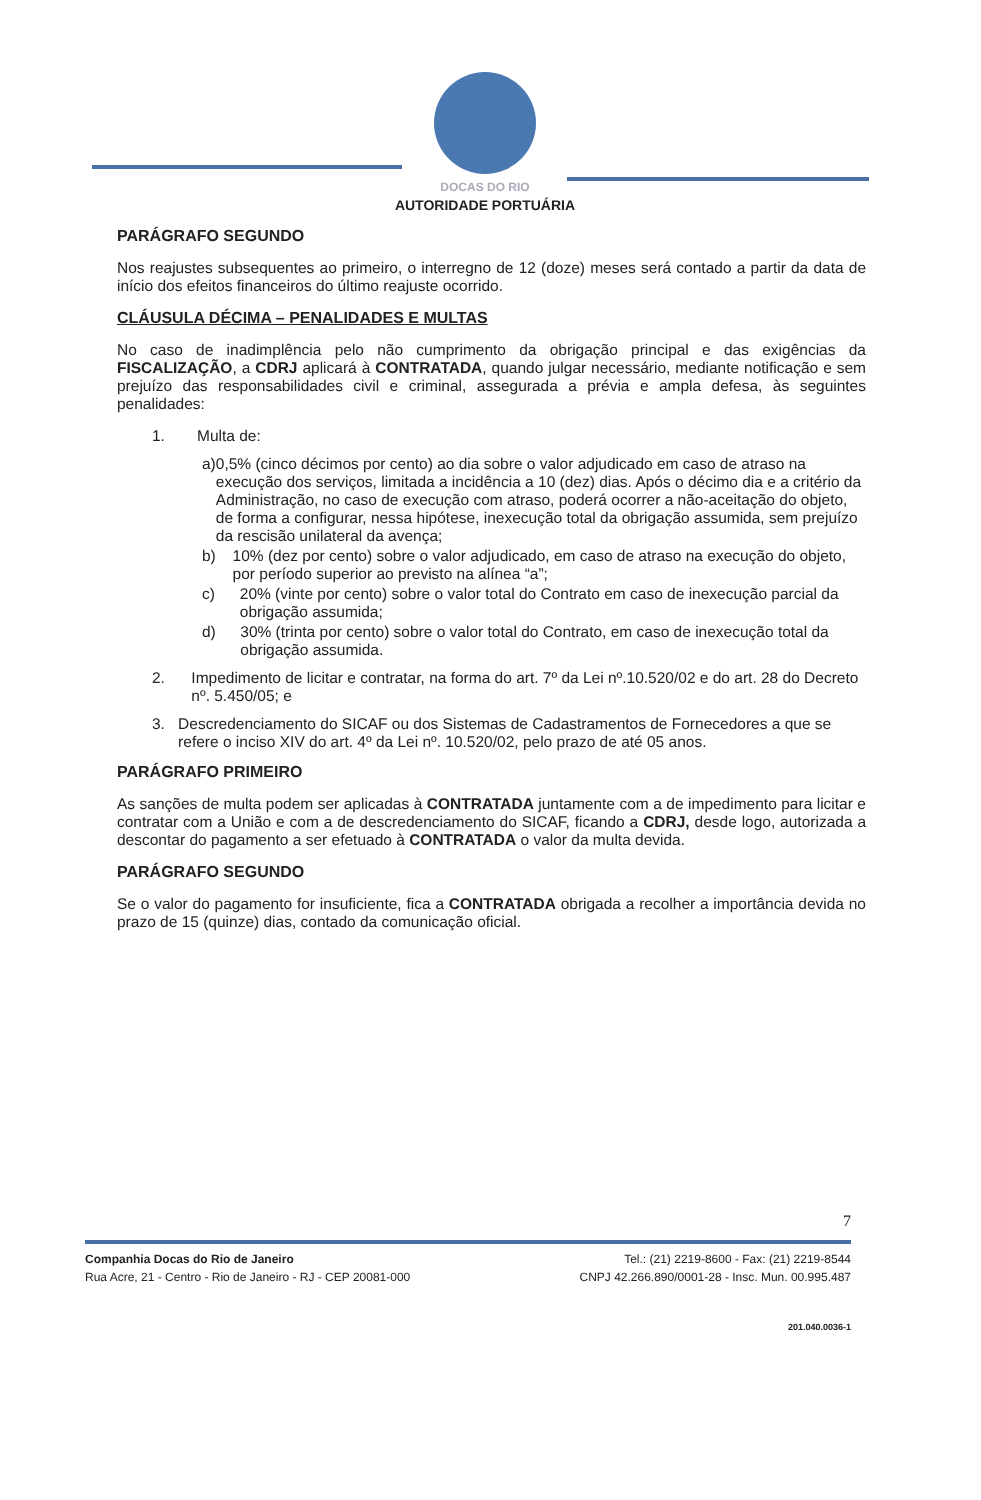DOCAS DO RIO
AUTORIDADE PORTUÁRIA
PARÁGRAFO SEGUNDO
Nos reajustes subsequentes ao primeiro, o interregno de 12 (doze) meses será contado a partir da data de início dos efeitos financeiros do último reajuste ocorrido.
CLÁUSULA DÉCIMA – PENALIDADES E MULTAS
No caso de inadimplência pelo não cumprimento da obrigação principal e das exigências da FISCALIZAÇÃO, a CDRJ aplicará à CONTRATADA, quando julgar necessário, mediante notificação e sem prejuízo das responsabilidades civil e criminal, assegurada a prévia e ampla defesa, às seguintes penalidades:
1. Multa de:
a) 0,5% (cinco décimos por cento) ao dia sobre o valor adjudicado em caso de atraso na execução dos serviços, limitada a incidência a 10 (dez) dias. Após o décimo dia e a critério da Administração, no caso de execução com atraso, poderá ocorrer a não-aceitação do objeto, de forma a configurar, nessa hipótese, inexecução total da obrigação assumida, sem prejuízo da rescisão unilateral da avença;
b) 10% (dez por cento) sobre o valor adjudicado, em caso de atraso na execução do objeto, por período superior ao previsto na alínea “a”;
c) 20% (vinte por cento) sobre o valor total do Contrato em caso de inexecução parcial da obrigação assumida;
d) 30% (trinta por cento) sobre o valor total do Contrato, em caso de inexecução total da obrigação assumida.
2. Impedimento de licitar e contratar, na forma do art. 7º da Lei nº.10.520/02 e do art. 28 do Decreto nº. 5.450/05; e
3. Descredenciamento do SICAF ou dos Sistemas de Cadastramentos de Fornecedores a que se refere o inciso XIV do art. 4º da Lei nº. 10.520/02, pelo prazo de até 05 anos.
PARÁGRAFO PRIMEIRO
As sanções de multa podem ser aplicadas à CONTRATADA juntamente com a de impedimento para licitar e contratar com a União e com a de descredenciamento do SICAF, ficando a CDRJ, desde logo, autorizada a descontar do pagamento a ser efetuado à CONTRATADA o valor da multa devida.
PARÁGRAFO SEGUNDO
Se o valor do pagamento for insuficiente, fica a CONTRATADA obrigada a recolher a importância devida no prazo de 15 (quinze) dias, contado da comunicação oficial.
7
Companhia Docas do Rio de Janeiro
Rua Acre, 21 - Centro - Rio de Janeiro - RJ - CEP 20081-000
Tel.: (21) 2219-8600 - Fax: (21) 2219-8544
CNPJ 42.266.890/0001-28 - Insc. Mun. 00.995.487
201.040.0036-1